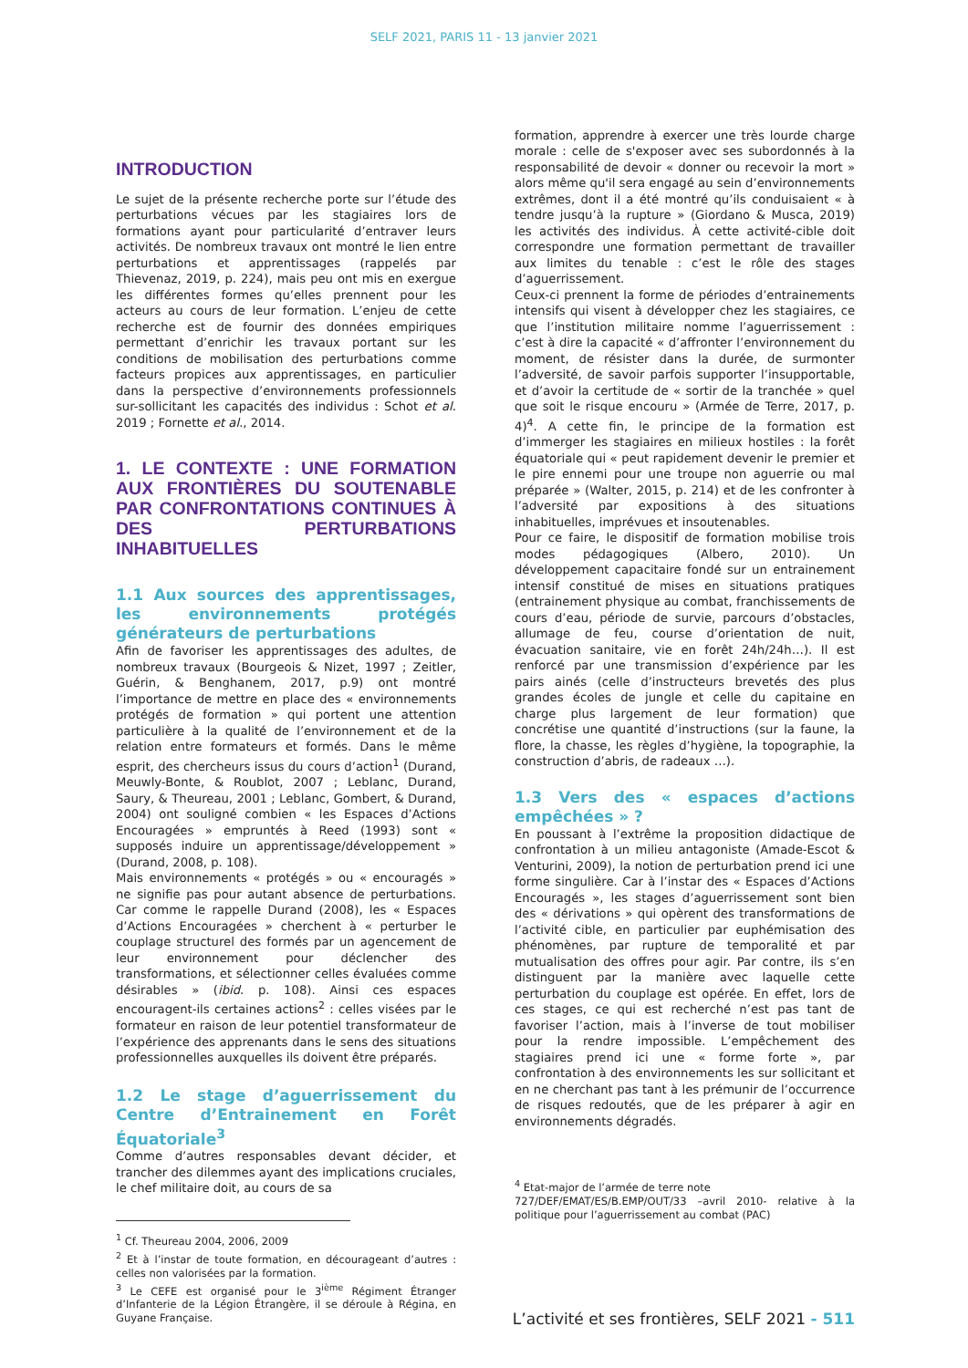SELF 2021, PARIS 11 - 13 janvier 2021
INTRODUCTION
Le sujet de la présente recherche porte sur l’étude des perturbations vécues par les stagiaires lors de formations ayant pour particularité d’entraver leurs activités. De nombreux travaux ont montré le lien entre perturbations et apprentissages (rappelés par Thievenaz, 2019, p. 224), mais peu ont mis en exergue les différentes formes qu’elles prennent pour les acteurs au cours de leur formation. L’enjeu de cette recherche est de fournir des données empiriques permettant d’enrichir les travaux portant sur les conditions de mobilisation des perturbations comme facteurs propices aux apprentissages, en particulier dans la perspective d’environnements professionnels sur-sollicitant les capacités des individus : Schot et al. 2019 ; Fornette et al., 2014.
1. LE CONTEXTE : UNE FORMATION AUX FRONTIÈRES DU SOUTENABLE PAR CONFRONTATIONS CONTINUES À DES PERTURBATIONS INHABITUELLES
1.1 Aux sources des apprentissages, les environnements protégés générateurs de perturbations
Afin de favoriser les apprentissages des adultes, de nombreux travaux (Bourgeois & Nizet, 1997 ; Zeitler, Guérin, & Benghanem, 2017, p.9) ont montré l’importance de mettre en place des « environnements protégés de formation » qui portent une attention particulière à la qualité de l’environnement et de la relation entre formateurs et formés. Dans le même esprit, des chercheurs issus du cours d’action<sup>1</sup> (Durand, Meuwly-Bonte, & Roublot, 2007 ; Leblanc, Durand, Saury, & Theureau, 2001 ; Leblanc, Gombert, & Durand, 2004) ont souligné combien « les Espaces d’Actions Encouragées » empruntés à Reed (1993) sont « supposés induire un apprentissage/développement » (Durand, 2008, p. 108).
Mais environnements « protégés » ou « encouragés » ne signifie pas pour autant absence de perturbations. Car comme le rappelle Durand (2008), les « Espaces d’Actions Encouragées » cherchent à « perturber le couplage structurel des formés par un agencement de leur environnement pour déclencher des transformations, et sélectionner celles évaluées comme désirables » (ibid. p. 108). Ainsi ces espaces encouragent-ils certaines actions<sup>2</sup> : celles visées par le formateur en raison de leur potentiel transformateur de l’expérience des apprenants dans le sens des situations professionnelles auxquelles ils doivent être préparés.
1.2 Le stage d’aguerrissement du Centre d’Entrainement en Forêt Équatoriale<sup>3</sup>
Comme d’autres responsables devant décider, et trancher des dilemmes ayant des implications cruciales, le chef militaire doit, au cours de sa
<sup>1</sup> Cf. Theureau 2004, 2006, 2009
<sup>2</sup> Et à l’instar de toute formation, en décourageant d’autres : celles non valorisées par la formation.
<sup>3</sup> Le CEFE est organisé pour le 3<sup>ième</sup> Régiment Étranger d’Infanterie de la Légion Étrangère, il se déroule à Régina, en Guyane Française.
formation, apprendre à exercer une très lourde charge morale : celle de s'exposer avec ses subordonnés à la responsabilité de devoir « donner ou recevoir la mort » alors même qu'il sera engagé au sein d’environnements extrêmes, dont il a été montré qu’ils conduisaient « à tendre jusqu’à la rupture » (Giordano & Musca, 2019) les activités des individus. À cette activité-cible doit correspondre une formation permettant de travailler aux limites du tenable : c’est le rôle des stages d’aguerrissement.
Ceux-ci prennent la forme de périodes d’entrainements intensifs qui visent à développer chez les stagiaires, ce que l’institution militaire nomme l’aguerrissement : c’est à dire la capacité « d’affronter l’environnement du moment, de résister dans la durée, de surmonter l’adversité, de savoir parfois supporter l’insupportable, et d’avoir la certitude de « sortir de la tranchée » quel que soit le risque encouru » (Armée de Terre, 2017, p. 4)<sup>4</sup>. A cette fin, le principe de la formation est d’immerger les stagiaires en milieux hostiles : la forêt équatoriale qui « peut rapidement devenir le premier et le pire ennemi pour une troupe non aguerrie ou mal préparée » (Walter, 2015, p. 214) et de les confronter à l’adversité par expositions à des situations inhabituelles, imprévues et insoutenables.
Pour ce faire, le dispositif de formation mobilise trois modes pédagogiques (Albero, 2010). Un développement capacitaire fondé sur un entrainement intensif constitué de mises en situations pratiques (entrainement physique au combat, franchissements de cours d’eau, période de survie, parcours d’obstacles, allumage de feu, course d’orientation de nuit, évacuation sanitaire, vie en forêt 24h/24h…). Il est renforcé par une transmission d’expérience par les pairs ainés (celle d’instructeurs brevetés des plus grandes écoles de jungle et celle du capitaine en charge plus largement de leur formation) que concrétise une quantité d’instructions (sur la faune, la flore, la chasse, les règles d’hygiène, la topographie, la construction d’abris, de radeaux …).
1.3 Vers des « espaces d’actions empêchées » ?
En poussant à l’extrême la proposition didactique de confrontation à un milieu antagoniste (Amade-Escot & Venturini, 2009), la notion de perturbation prend ici une forme singulière. Car à l’instar des « Espaces d’Actions Encouragés », les stages d’aguerrissement sont bien des « dérivations » qui opèrent des transformations de l’activité cible, en particulier par euphémisation des phénomènes, par rupture de temporalité et par mutualisation des offres pour agir. Par contre, ils s’en distinguent par la manière avec laquelle cette perturbation du couplage est opérée. En effet, lors de ces stages, ce qui est recherché n’est pas tant de favoriser l’action, mais à l’inverse de tout mobiliser pour la rendre impossible. L’empêchement des stagiaires prend ici une « forme forte », par confrontation à des environnements les sur sollicitant et en ne cherchant pas tant à les prémunir de l’occurrence de risques redoutés, que de les préparer à agir en environnements dégradés.
<sup>4</sup> Etat-major de l’armée de terre note
727/DEF/EMAT/ES/B.EMP/OUT/33 –avril 2010- relative à la politique pour l’aguerrissement au combat (PAC)
L’activité et ses frontières, SELF 2021 - 511